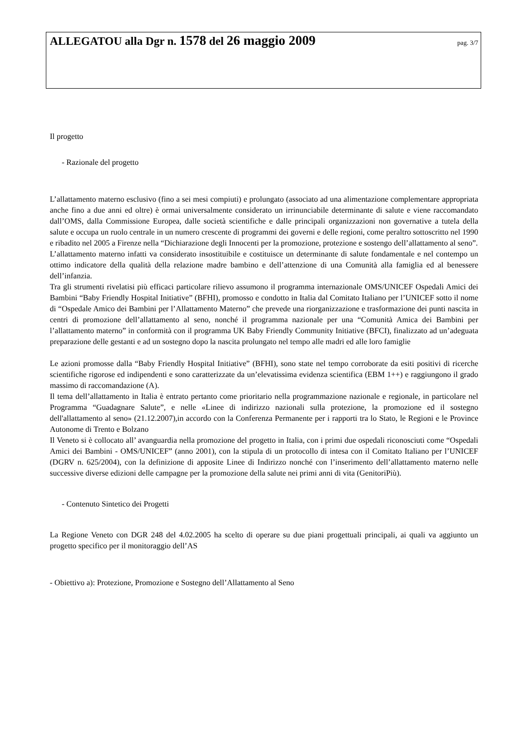ALLEGATOU alla Dgr n. 1578 del 26 maggio 2009 pag. 3/7
Il progetto
- Razionale del progetto
L’allattamento materno esclusivo (fino a sei mesi compiuti) e prolungato (associato ad una alimentazione complementare appropriata anche fino a due anni ed oltre) è ormai universalmente considerato un irrinunciabile determinante di salute e viene raccomandato dall’OMS, dalla Commissione Europea, dalle società scientifiche e dalle principali organizzazioni non governative a tutela della salute e occupa un ruolo centrale in un numero crescente di programmi dei governi e delle regioni, come peraltro sottoscritto nel 1990 e ribadito nel 2005 a Firenze nella “Dichiarazione degli Innocenti per la promozione, protezione e sostengo dell’allattamento al seno”.
L’allattamento materno infatti va considerato insostituibile e costituisce un determinante di salute fondamentale e nel contempo un ottimo indicatore della qualità della relazione madre bambino e dell’attenzione di una Comunità alla famiglia ed al benessere dell’infanzia.
Tra gli strumenti rivelatisi più efficaci particolare rilievo assumono il programma internazionale OMS/UNICEF Ospedali Amici dei Bambini “Baby Friendly Hospital Initiative” (BFHI), promosso e condotto in Italia dal Comitato Italiano per l’UNICEF sotto il nome di “Ospedale Amico dei Bambini per l’Allattamento Materno” che prevede una riorganizzazione e trasformazione dei punti nascita in centri di promozione dell’allattamento al seno, nonché il programma nazionale per una “Comunità Amica dei Bambini per l’allattamento materno” in conformità con il programma UK Baby Friendly Community Initiative (BFCI), finalizzato ad un’adeguata preparazione delle gestanti e ad un sostegno dopo la nascita prolungato nel tempo alle madri ed alle loro famiglie
Le azioni promosse dalla “Baby Friendly Hospital Initiative” (BFHI), sono state nel tempo corroborate da esiti positivi di ricerche scientifiche rigorose ed indipendenti e sono caratterizzate da un’elevatissima evidenza scientifica (EBM 1++) e raggiungono il grado massimo di raccomandazione (A).
Il tema dell’allattamento in Italia è entrato pertanto come prioritario nella programmazione nazionale e regionale, in particolare nel Programma “Guadagnare Salute”, e nelle «Linee di indirizzo nazionali sulla protezione, la promozione ed il sostegno dell'allattamento al seno» (21.12.2007),in accordo con la Conferenza Permanente per i rapporti tra lo Stato, le Regioni e le Province Autonome di Trento e Bolzano
Il Veneto si è collocato all’ avanguardia nella promozione del progetto in Italia, con i primi due ospedali riconosciuti come “Ospedali Amici dei Bambini - OMS/UNICEF” (anno 2001), con la stipula di un protocollo di intesa con il Comitato Italiano per l’UNICEF (DGRV n. 625/2004), con la definizione di apposite Linee di Indirizzo nonché con l’inserimento dell’allattamento materno nelle successive diverse edizioni delle campagne per la promozione della salute nei primi anni di vita (GenitoriPiù).
- Contenuto Sintetico dei Progetti
La Regione Veneto con DGR 248 del 4.02.2005 ha scelto di operare su due piani progettuali principali, ai quali va aggiunto un progetto specifico per il monitoraggio dell’AS
- Obiettivo a): Protezione, Promozione e Sostegno dell’Allattamento al Seno